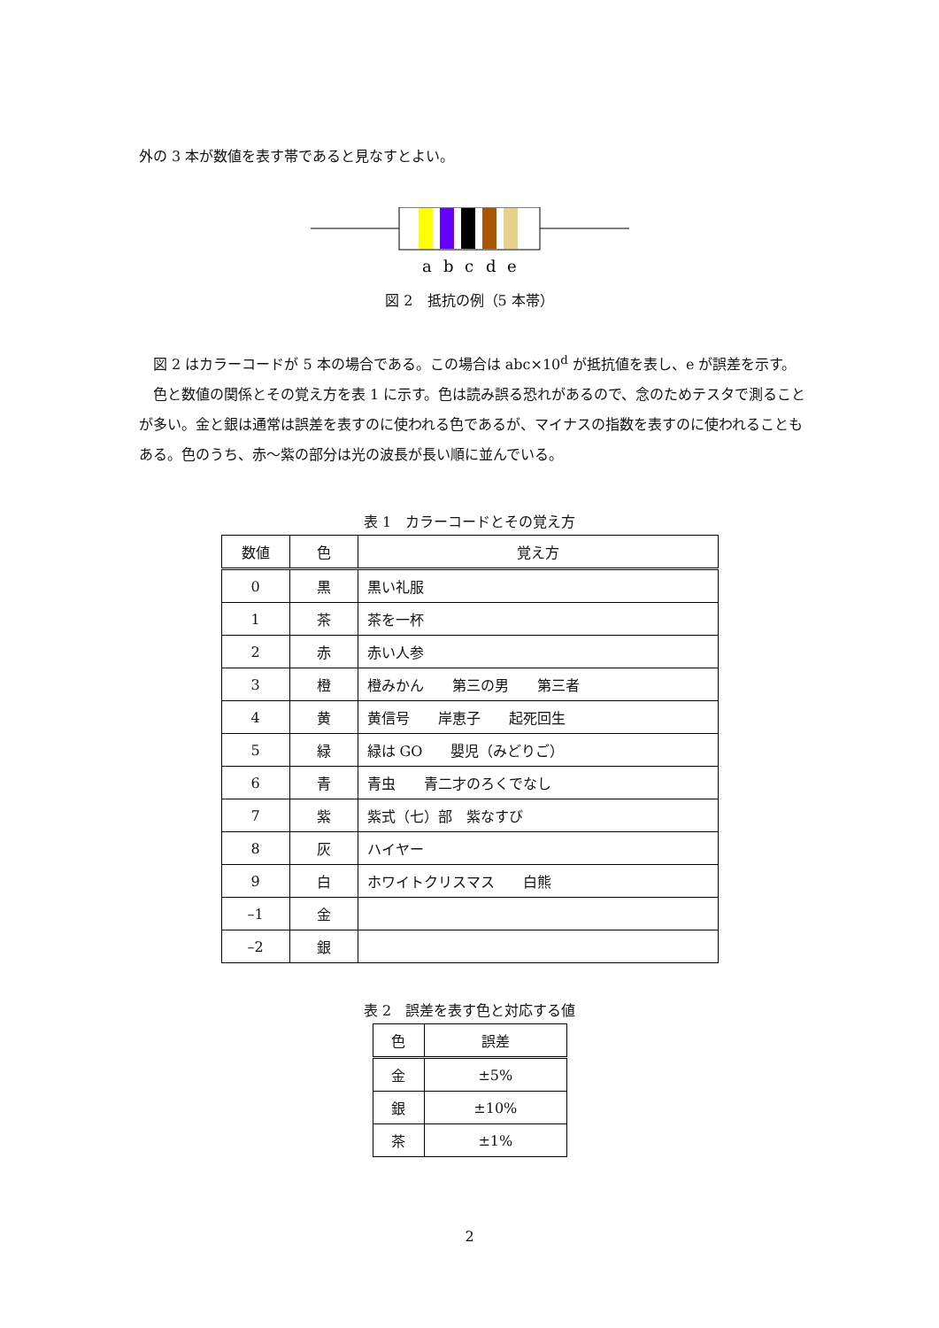外の 3 本が数値を表す帯であると見なすとよい。
a
b
c
d
e
図 2　抵抗の例（5 本帯）
　図 2 はカラーコードが 5 本の場合である。この場合は abc×10<sup>d</sup> が抵抗値を表し、e が誤差を示す。
　色と数値の関係とその覚え方を表 1 に示す。色は読み誤る恐れがあるので、念のためテスタで測ることが多い。金と銀は通常は誤差を表すのに使われる色であるが、マイナスの指数を表すのに使われることもある。色のうち、赤～紫の部分は光の波長が長い順に並んでいる。
表 1　カラーコードとその覚え方
| 数値 | 色 | 覚え方 |
| --- | --- | --- |
| 0 | 黒 | 黒い礼服 |
| 1 | 茶 | 茶を一杯 |
| 2 | 赤 | 赤い人参 |
| 3 | 橙 | 橙みかん 第三の男 第三者 |
| 4 | 黄 | 黄信号 岸恵子 起死回生 |
| 5 | 緑 | 緑は GO 嬰児（みどりご） |
| 6 | 青 | 青虫 青二才のろくでなし |
| 7 | 紫 | 紫式（七）部 紫なすび |
| 8 | 灰 | ハイヤー |
| 9 | 白 | ホワイトクリスマス 白熊 |
| –1 | 金 | |
| –2 | 銀 | |
表 2　誤差を表す色と対応する値
| 色 | 誤差 |
| --- | --- |
| 金 | ±5% |
| 銀 | ±10% |
| 茶 | ±1% |
2